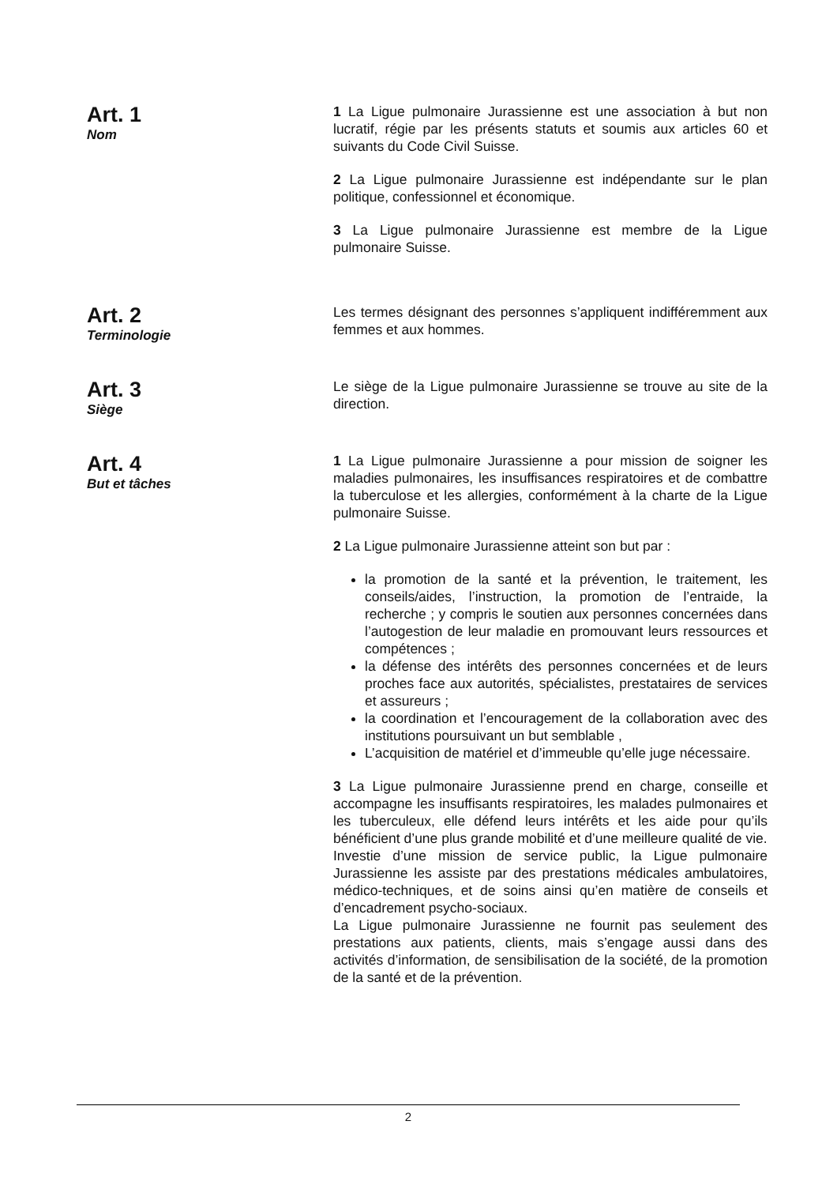Art. 1
Nom
1 La Ligue pulmonaire Jurassienne est une association à but non lucratif, régie par les présents statuts et soumis aux articles 60 et suivants du Code Civil Suisse.
2 La Ligue pulmonaire Jurassienne est indépendante sur le plan politique, confessionnel et économique.
3 La Ligue pulmonaire Jurassienne est membre de la Ligue pulmonaire Suisse.
Art. 2
Terminologie
Les termes désignant des personnes s’appliquent indifféremment aux femmes et aux hommes.
Art. 3
Siège
Le siège de la Ligue pulmonaire Jurassienne se trouve au site de la direction.
Art. 4
But et tâches
1 La Ligue pulmonaire Jurassienne a pour mission de soigner les maladies pulmonaires, les insuffisances respiratoires et de combattre la tuberculose et les allergies, conformément à la charte de la Ligue pulmonaire Suisse.
2 La Ligue pulmonaire Jurassienne atteint son but par :
la promotion de la santé et la prévention, le traitement, les conseils/aides, l’instruction, la promotion de l’entraide, la recherche ; y compris le soutien aux personnes concernées dans l’autogestion de leur maladie en promouvant leurs ressources et compétences ;
la défense des intérêts des personnes concernées et de leurs proches face aux autorités, spécialistes, prestataires de services et assureurs ;
la coordination et l’encouragement de la collaboration avec des institutions poursuivant un but semblable ,
L’acquisition de matériel et d’immeuble qu’elle juge nécessaire.
3 La Ligue pulmonaire Jurassienne prend en charge, conseille et accompagne les insuffisants respiratoires, les malades pulmonaires et les tuberculeux, elle défend leurs intérêts et les aide pour qu’ils bénéficient d’une plus grande mobilité et d’une meilleure qualité de vie.
Investie d’une mission de service public, la Ligue pulmonaire Jurassienne les assiste par des prestations médicales ambulatoires, médico-techniques, et de soins ainsi qu’en matière de conseils et d’encadrement psycho-sociaux.
La Ligue pulmonaire Jurassienne ne fournit pas seulement des prestations aux patients, clients, mais s’engage aussi dans des activités d’information, de sensibilisation de la société, de la promotion de la santé et de la prévention.
2